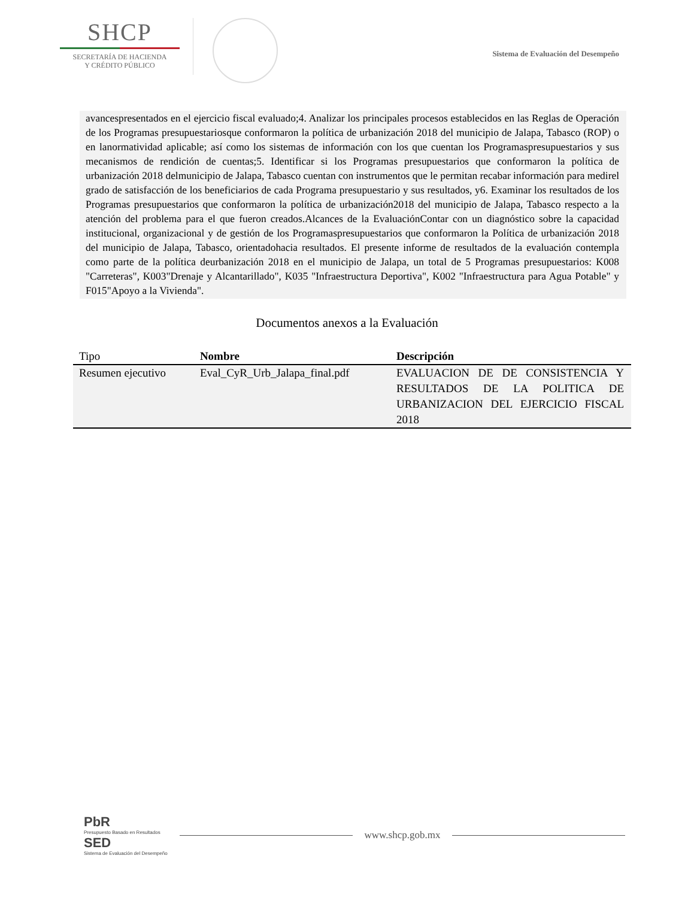SHCP
SECRETARÍA DE HACIENDA
Y CRÉDITO PÚBLICO
Sistema de Evaluación del Desempeño
avancespresentados en el ejercicio fiscal evaluado;4. Analizar los principales procesos establecidos en las Reglas de Operación de los Programas presupuestariosque conformaron la política de urbanización 2018 del municipio de Jalapa, Tabasco (ROP) o en lanormatividad aplicable; así como los sistemas de información con los que cuentan los Programaspresupuestarios y sus mecanismos de rendición de cuentas;5. Identificar si los Programas presupuestarios que conformaron la política de urbanización 2018 delmunicipio de Jalapa, Tabasco cuentan con instrumentos que le permitan recabar información para medirel grado de satisfacción de los beneficiarios de cada Programa presupuestario y sus resultados, y6. Examinar los resultados de los Programas presupuestarios que conformaron la política de urbanización2018 del municipio de Jalapa, Tabasco respecto a la atención del problema para el que fueron creados.Alcances de la EvaluaciónContar con un diagnóstico sobre la capacidad institucional, organizacional y de gestión de los Programaspresupuestarios que conformaron la Política de urbanización 2018 del municipio de Jalapa, Tabasco, orientadohacia resultados. El presente informe de resultados de la evaluación contempla como parte de la política deurbanización 2018 en el municipio de Jalapa, un total de 5 Programas presupuestarios: K008 "Carreteras", K003"Drenaje y Alcantarillado", K035 "Infraestructura Deportiva", K002 "Infraestructura para Agua Potable" y F015"Apoyo a la Vivienda".
Documentos anexos a la Evaluación
| Tipo | Nombre | Descripción |
| --- | --- | --- |
| Resumen ejecutivo | Eval_CyR_Urb_Jalapa_final.pdf | EVALUACION DE DE CONSISTENCIA Y RESULTADOS DE LA POLITICA DE URBANIZACION DEL EJERCICIO FISCAL 2018 |
PbR
Presupuesto Basado en Resultados
SED
Sistema de Evaluación del Desempeño
www.shcp.gob.mx